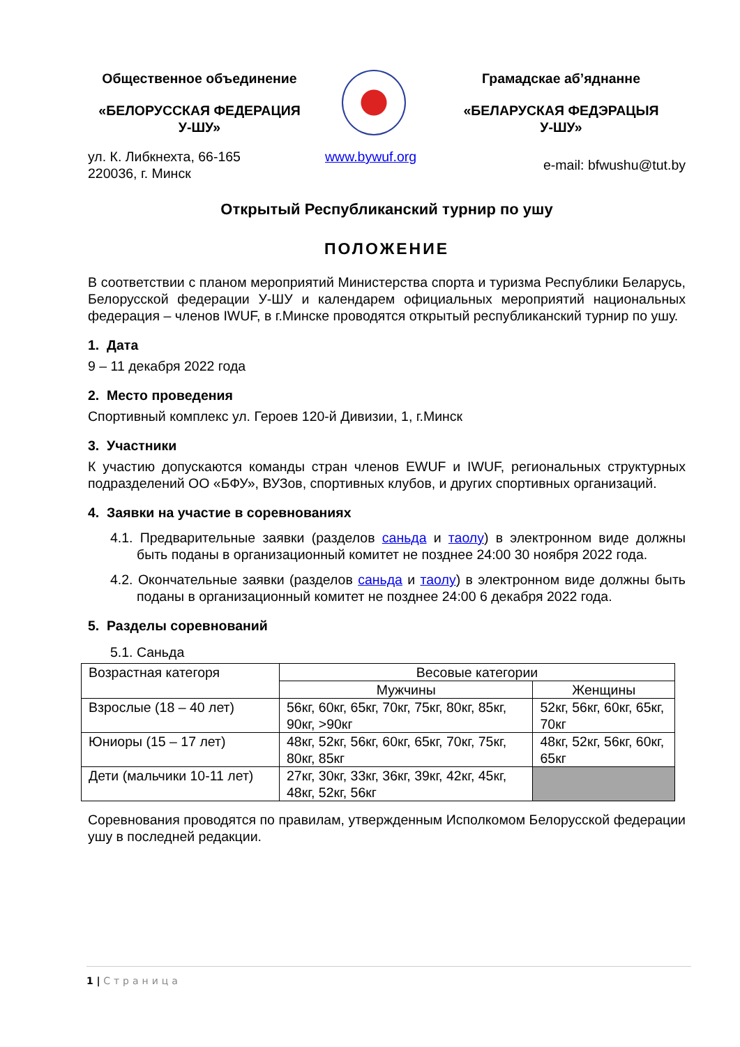Общественное объединение
«БЕЛОРУССКАЯ ФЕДЕРАЦИЯ
У-ШУ»
Грамадскае аб’яднанне
«БЕЛАРУСКАЯ ФЕДЭРАЦЫЯ
У-ШУ»
ул. К. Либкнехта, 66-165
220036, г. Минск
www.bywuf.org
e-mail: bfwushu@tut.by
Открытый Республиканский турнир по ушу
ПОЛОЖЕНИЕ
В соответствии с планом мероприятий Министерства спорта и туризма Республики Беларусь, Белорусской федерации У-ШУ и календарем официальных мероприятий национальных федерация – членов IWUF, в г.Минске проводятся открытый республиканский турнир по ушу.
1. Дата
9 – 11 декабря 2022 года
2. Место проведения
Спортивный комплекс ул. Героев 120-й Дивизии, 1, г.Минск
3. Участники
К участию допускаются команды стран членов EWUF и IWUF, региональных структурных подразделений ОО «БФУ», ВУЗов, спортивных клубов, и других спортивных организаций.
4. Заявки на участие в соревнованиях
4.1. Предварительные заявки (разделов саньда и таолу) в электронном виде должны быть поданы в организационный комитет не позднее 24:00 30 ноября 2022 года.
4.2. Окончательные заявки (разделов саньда и таолу) в электронном виде должны быть поданы в организационный комитет не позднее 24:00 6 декабря 2022 года.
5. Разделы соревнований
5.1. Саньда
| Возрастная категоря | Весовые категории | |
| | Мужчины | Женщины |
| Взрослые (18 – 40 лет) | 56кг, 60кг, 65кг, 70кг, 75кг, 80кг, 85кг, 90кг, >90кг | 52кг, 56кг, 60кг, 65кг, 70кг |
| Юниоры (15 – 17 лет) | 48кг, 52кг, 56кг, 60кг, 65кг, 70кг, 75кг, 80кг, 85кг | 48кг, 52кг, 56кг, 60кг, 65кг |
| Дети (мальчики 10-11 лет) | 27кг, 30кг, 33кг, 36кг, 39кг, 42кг, 45кг, 48кг, 52кг, 56кг | |
Соревнования проводятся по правилам, утвержденным Исполкомом Белорусской федерации ушу в последней редакции.
1 | Страница